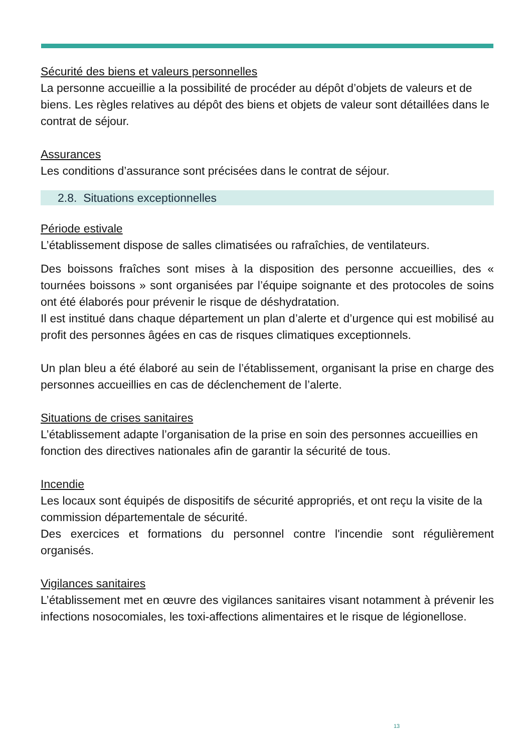Sécurité des biens et valeurs personnelles
La personne accueillie a la possibilité de procéder au dépôt d’objets de valeurs et de biens. Les règles relatives au dépôt des biens et objets de valeur sont détaillées dans le contrat de séjour.
Assurances
Les conditions d’assurance sont précisées dans le contrat de séjour.
2.8. Situations exceptionnelles
Période estivale
L’établissement dispose de salles climatisées ou rafraîchies, de ventilateurs.
Des boissons fraîches sont mises à la disposition des personne accueillies, des « tournées boissons » sont organisées par l’équipe soignante et des protocoles de soins ont été élaborés pour prévenir le risque de déshydratation.
Il est institué dans chaque département un plan d’alerte et d’urgence qui est mobilisé au profit des personnes âgées en cas de risques climatiques exceptionnels.
Un plan bleu a été élaboré au sein de l’établissement, organisant la prise en charge des personnes accueillies en cas de déclenchement de l’alerte.
Situations de crises sanitaires
L’établissement adapte l’organisation de la prise en soin des personnes accueillies en fonction des directives nationales afin de garantir la sécurité de tous.
Incendie
Les locaux sont équipés de dispositifs de sécurité appropriés, et ont reçu la visite de la commission départementale de sécurité.
Des exercices et formations du personnel contre l'incendie sont régulièrement organisés.
Vigilances sanitaires
L’établissement met en œuvre des vigilances sanitaires visant notamment à prévenir les infections nosocomiales, les toxi-affections alimentaires et le risque de légionellose.
13